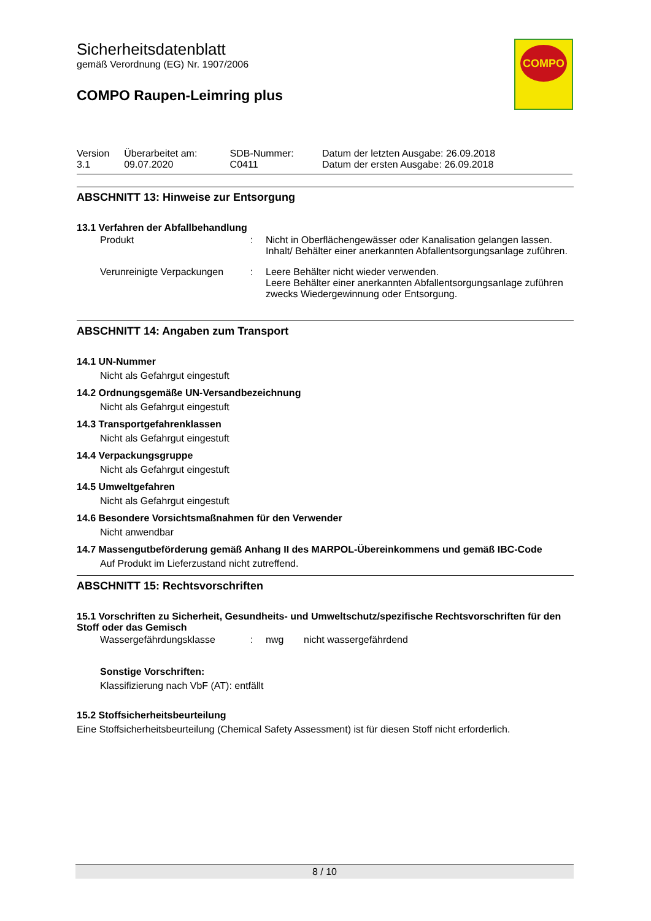COMPO
Sicherheitsdatenblatt
gemäß Verordnung (EG) Nr. 1907/2006
COMPO Raupen-Leimring plus
| Version 3.1 | Überarbeitet am: 09.07.2020 | SDB-Nummer: C0411 | Datum der letzten Ausgabe: 26.09.2018 Datum der ersten Ausgabe: 26.09.2018 |
ABSCHNITT 13: Hinweise zur Entsorgung
13.1 Verfahren der Abfallbehandlung
| Produkt | : | Nicht in Oberflächengewässer oder Kanalisation gelangen lassen. Inhalt/ Behälter einer anerkannten Abfallentsorgungsanlage zuführen. |
| Verunreinigte Verpackungen | : | Leere Behälter nicht wieder verwenden. Leere Behälter einer anerkannten Abfallentsorgungsanlage zuführen zwecks Wiedergewinnung oder Entsorgung. |
ABSCHNITT 14: Angaben zum Transport
14.1 UN-Nummer
Nicht als Gefahrgut eingestuft
14.2 Ordnungsgemäße UN-Versandbezeichnung
Nicht als Gefahrgut eingestuft
14.3 Transportgefahrenklassen
Nicht als Gefahrgut eingestuft
14.4 Verpackungsgruppe
Nicht als Gefahrgut eingestuft
14.5 Umweltgefahren
Nicht als Gefahrgut eingestuft
14.6 Besondere Vorsichtsmaßnahmen für den Verwender
Nicht anwendbar
14.7 Massengutbeförderung gemäß Anhang II des MARPOL-Übereinkommens und gemäß IBC-Code
Auf Produkt im Lieferzustand nicht zutreffend.
ABSCHNITT 15: Rechtsvorschriften
15.1 Vorschriften zu Sicherheit, Gesundheits- und Umweltschutz/spezifische Rechtsvorschriften für den Stoff oder das Gemisch
| Wassergefährdungsklasse | : | nwg | nicht wassergefährdend |
Sonstige Vorschriften:
Klassifizierung nach VbF (AT): entfällt
15.2 Stoffsicherheitsbeurteilung
Eine Stoffsicherheitsbeurteilung (Chemical Safety Assessment) ist für diesen Stoff nicht erforderlich.
8 / 10